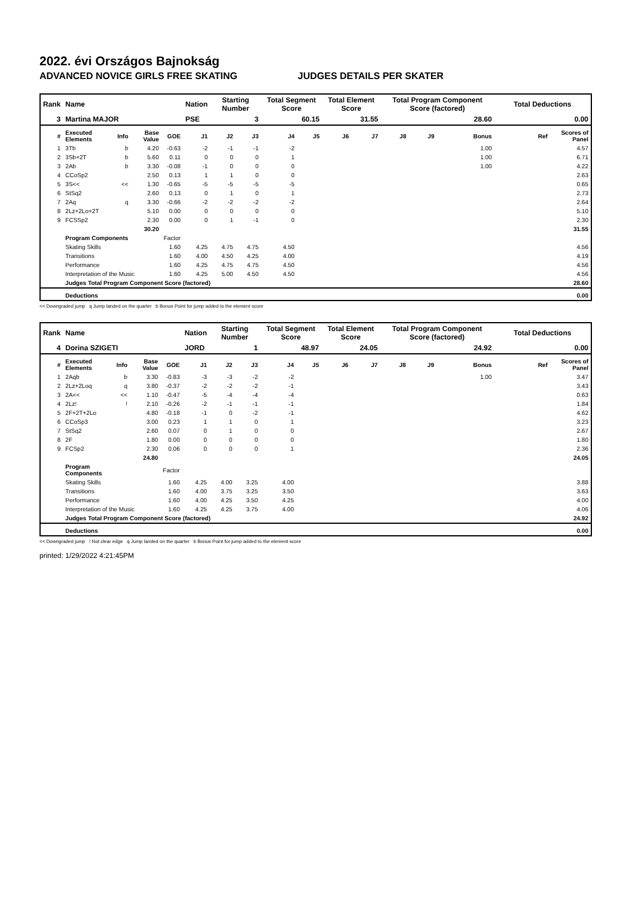2022. évi Országos Bajnokság
ADVANCED NOVICE GIRLS FREE SKATING JUDGES DETAILS PER SKATER
| Rank | Name | | | | Nation | Starting Number | | Total Segment Score | | Total Element Score | | Total Program Component Score (factored) | | | Total Deductions | |
| --- | --- | --- | --- | --- | --- | --- | --- | --- | --- | --- | --- | --- | --- | --- | --- | --- |
| 3 | Martina MAJOR | | | | PSE | 3 | | 60.15 | | 31.55 | | 28.60 | | | 0.00 | |
| # | Executed Elements | Info | Base Value | GOE | J1 | J2 | J3 | J4 | J5 | J6 | J7 | J8 | J9 | Bonus | Ref | Scores of Panel |
| 1 | 3Tb | b | 4.20 | -0.63 | -2 | -1 | -1 | -2 | | | | | | 1.00 | | 4.57 |
| 2 | 3Sb+2T | b | 5.60 | 0.11 | 0 | 0 | 0 | 1 | | | | | | 1.00 | | 6.71 |
| 3 | 2Ab | b | 3.30 | -0.08 | -1 | 0 | 0 | 0 | | | | | | 1.00 | | 4.22 |
| 4 | CCoSp2 | | 2.50 | 0.13 | 1 | 1 | 0 | 0 | | | | | | | | 2.63 |
| 5 | 3S<< | << | 1.30 | -0.65 | -5 | -5 | -5 | -5 | | | | | | | | 0.65 |
| 6 | StSq2 | | 2.60 | 0.13 | 0 | 1 | 0 | 1 | | | | | | | | 2.73 |
| 7 | 2Aq | q | 3.30 | -0.66 | -2 | -2 | -2 | -2 | | | | | | | | 2.64 |
| 8 | 2Lz+2Lo+2T | | 5.10 | 0.00 | 0 | 0 | 0 | 0 | | | | | | | | 5.10 |
| 9 | FCSSp2 | | 2.30 | 0.00 | 0 | 1 | -1 | 0 | | | | | | | | 2.30 |
| | | | 30.20 | | | | | | | | | | | | | 31.55 |
| | Program Components | | | Factor | | | | | | | | | | | | |
| | Skating Skills | | | 1.60 | 4.25 | 4.75 | 4.75 | 4.50 | | | | | | | | 4.56 |
| | Transitions | | | 1.60 | 4.00 | 4.50 | 4.25 | 4.00 | | | | | | | | 4.19 |
| | Performance | | | 1.60 | 4.25 | 4.75 | 4.75 | 4.50 | | | | | | | | 4.56 |
| | Interpretation of the Music | | | 1.60 | 4.25 | 5.00 | 4.50 | 4.50 | | | | | | | | 4.56 |
| | Judges Total Program Component Score (factored) | | | | | | | | | | | | | | | 28.60 |
| | Deductions | | | | | | | | | | | | | | | 0.00 |
<< Downgraded jump q Jump landed on the quarter b Bonus Point for jump added to the element score
| Rank | Name | | | | Nation | Starting Number | | Total Segment Score | | Total Element Score | | Total Program Component Score (factored) | | | Total Deductions | |
| --- | --- | --- | --- | --- | --- | --- | --- | --- | --- | --- | --- | --- | --- | --- | --- | --- |
| 4 | Dorina SZIGETI | | | | JORD | 1 | | 48.97 | | 24.05 | | 24.92 | | | 0.00 | |
| # | Executed Elements | Info | Base Value | GOE | J1 | J2 | J3 | J4 | J5 | J6 | J7 | J8 | J9 | Bonus | Ref | Scores of Panel |
| 1 | 2Aqb | b | 3.30 | -0.83 | -3 | -3 | -2 | -2 | | | | | | 1.00 | | 3.47 |
| 2 | 2Lz+2Loq | q | 3.80 | -0.37 | -2 | -2 | -2 | -1 | | | | | | | | 3.43 |
| 3 | 2A<< | << | 1.10 | -0.47 | -5 | -4 | -4 | -4 | | | | | | | | 0.63 |
| 4 | 2Lz! | ! | 2.10 | -0.26 | -2 | -1 | -1 | -1 | | | | | | | | 1.84 |
| 5 | 2F+2T+2Lo | | 4.80 | -0.18 | -1 | 0 | -2 | -1 | | | | | | | | 4.62 |
| 6 | CCoSp3 | | 3.00 | 0.23 | 1 | 1 | 0 | 1 | | | | | | | | 3.23 |
| 7 | StSq2 | | 2.60 | 0.07 | 0 | 1 | 0 | 0 | | | | | | | | 2.67 |
| 8 | 2F | | 1.80 | 0.00 | 0 | 0 | 0 | 0 | | | | | | | | 1.80 |
| 9 | FCSp2 | | 2.30 | 0.06 | 0 | 0 | 0 | 1 | | | | | | | | 2.36 |
| | | | 24.80 | | | | | | | | | | | | | 24.05 |
| | Program Components | | | Factor | | | | | | | | | | | | |
| | Skating Skills | | | 1.60 | 4.25 | 4.00 | 3.25 | 4.00 | | | | | | | | 3.88 |
| | Transitions | | | 1.60 | 4.00 | 3.75 | 3.25 | 3.50 | | | | | | | | 3.63 |
| | Performance | | | 1.60 | 4.00 | 4.25 | 3.50 | 4.25 | | | | | | | | 4.00 |
| | Interpretation of the Music | | | 1.60 | 4.25 | 4.25 | 3.75 | 4.00 | | | | | | | | 4.06 |
| | Judges Total Program Component Score (factored) | | | | | | | | | | | | | | | 24.92 |
| | Deductions | | | | | | | | | | | | | | | 0.00 |
<< Downgraded jump ! Not clear edge q Jump landed on the quarter b Bonus Point for jump added to the element score
printed: 1/29/2022 4:21:45PM